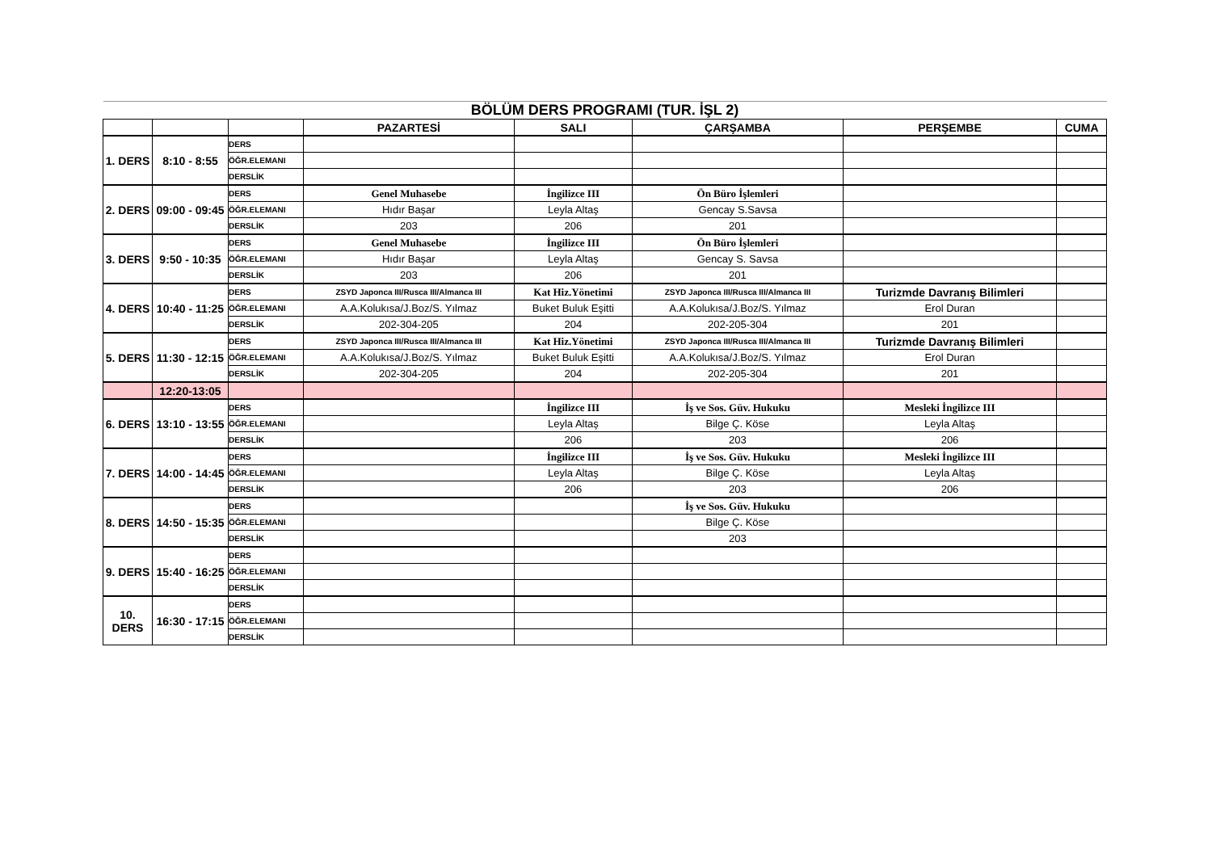| BÖLÜM DERS PROGRAMI (TUR. İŞL 2) | | | | | | | |
| | | | PAZARTESİ | SALI | ÇARŞAMBA | PERŞEMBE | CUMA |
| 1. DERS | 8:10 - 8:55 | DERS | | | | | |
| | | ÖĞR.ELEMANI | | | | | |
| | | DERSLİK | | | | | |
| 2. DERS | 09:00 - 09:45 | DERS | Genel Muhasebe | İngilizce III | Ön Büro İşlemleri | | |
| | | ÖĞR.ELEMANI | Hıdır Başar | Leyla Altaş | Gencay S.Savsa | | |
| | | DERSLİK | 203 | 206 | 201 | | |
| 3. DERS | 9:50 - 10:35 | DERS | Genel Muhasebe | İngilizce III | Ön Büro İşlemleri | | |
| | | ÖĞR.ELEMANI | Hıdır Başar | Leyla Altaş | Gencay S. Savsa | | |
| | | DERSLİK | 203 | 206 | 201 | | |
| 4. DERS | 10:40 - 11:25 | DERS | ZSYD Japonca III/Rusca III/Almanca III | Kat Hiz.Yönetimi | ZSYD Japonca III/Rusca III/Almanca III | Turizmde Davranış Bilimleri | |
| | | ÖĞR.ELEMANI | A.A.Kolukısa/J.Boz/S. Yılmaz | Buket Buluk Eşitti | A.A.Kolukısa/J.Boz/S. Yılmaz | Erol Duran | |
| | | DERSLİK | 202-304-205 | 204 | 202-205-304 | 201 | |
| 5. DERS | 11:30 - 12:15 | DERS | ZSYD Japonca III/Rusca III/Almanca III | Kat Hiz.Yönetimi | ZSYD Japonca III/Rusca III/Almanca III | Turizmde Davranış Bilimleri | |
| | | ÖĞR.ELEMANI | A.A.Kolukısa/J.Boz/S. Yılmaz | Buket Buluk Eşitti | A.A.Kolukısa/J.Boz/S. Yılmaz | Erol Duran | |
| | | DERSLİK | 202-304-205 | 204 | 202-205-304 | 201 | |
| | 12:20-13:05 | | | | | | |
| 6. DERS | 13:10 - 13:55 | DERS | | İngilizce III | İş ve Sos. Güv. Hukuku | Mesleki İngilizce III | |
| | | ÖĞR.ELEMANI | | Leyla Altaş | Bilge Ç. Köse | Leyla Altaş | |
| | | DERSLİK | | 206 | 203 | 206 | |
| 7. DERS | 14:00 - 14:45 | DERS | | İngilizce III | İş ve Sos. Güv. Hukuku | Mesleki İngilizce III | |
| | | ÖĞR.ELEMANI | | Leyla Altaş | Bilge Ç. Köse | Leyla Altaş | |
| | | DERSLİK | | 206 | 203 | 206 | |
| 8. DERS | 14:50 - 15:35 | DERS | | | İş ve Sos. Güv. Hukuku | | |
| | | ÖĞR.ELEMANI | | | Bilge Ç. Köse | | |
| | | DERSLİK | | | 203 | | |
| 9. DERS | 15:40 - 16:25 | DERS | | | | | |
| | | ÖĞR.ELEMANI | | | | | |
| | | DERSLİK | | | | | |
| 10. DERS | 16:30 - 17:15 | DERS | | | | | |
| | | ÖĞR.ELEMANI | | | | | |
| | | DERSLİK | | | | | |